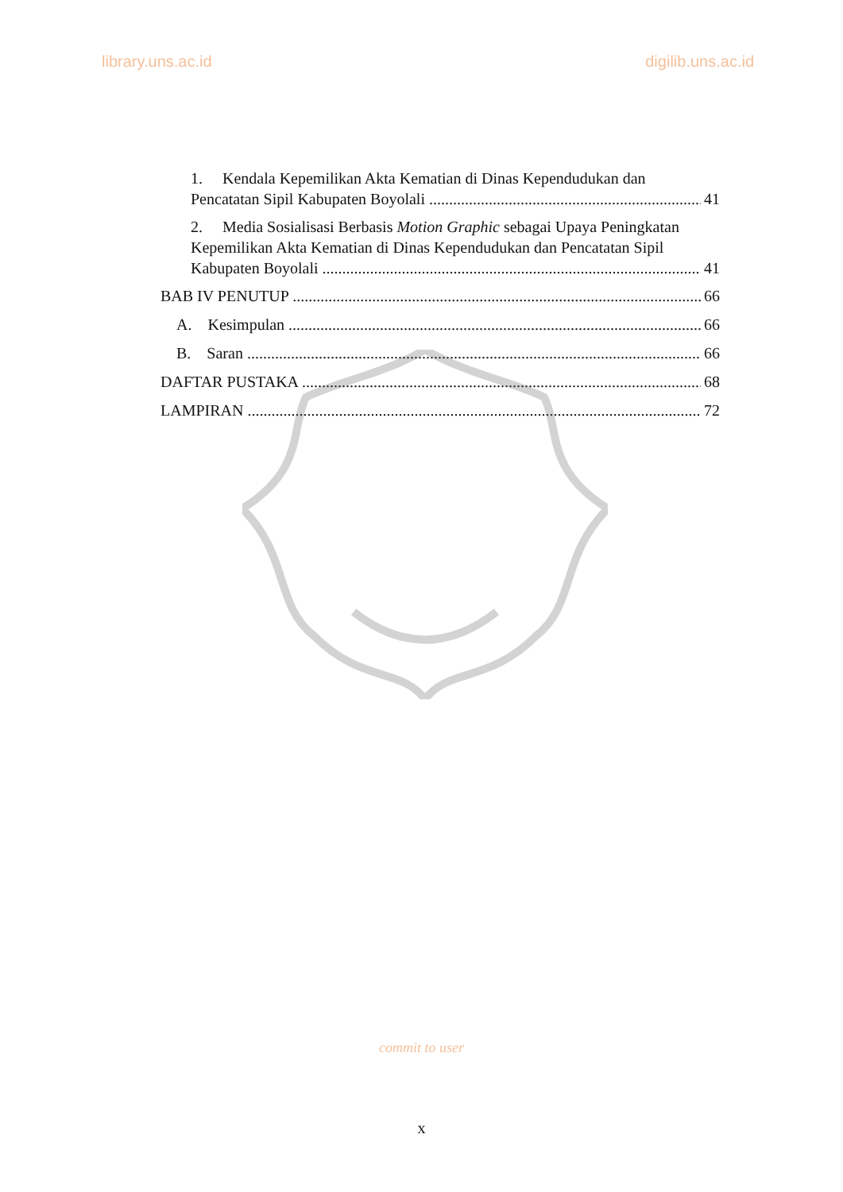library.uns.ac.id digilib.uns.ac.id
1. Kendala Kepemilikan Akta Kematian di Dinas Kependudukan dan
Pencatatan Sipil Kabupaten Boyolali 41
2. Media Sosialisasi Berbasis Motion Graphic sebagai Upaya Peningkatan
Kepemilikan Akta Kematian di Dinas Kependudukan dan Pencatatan Sipil
Kabupaten Boyolali 41
BAB IV PENUTUP 66
A. Kesimpulan 66
B. Saran 66
DAFTAR PUSTAKA 68
LAMPIRAN 72
commit to user
x